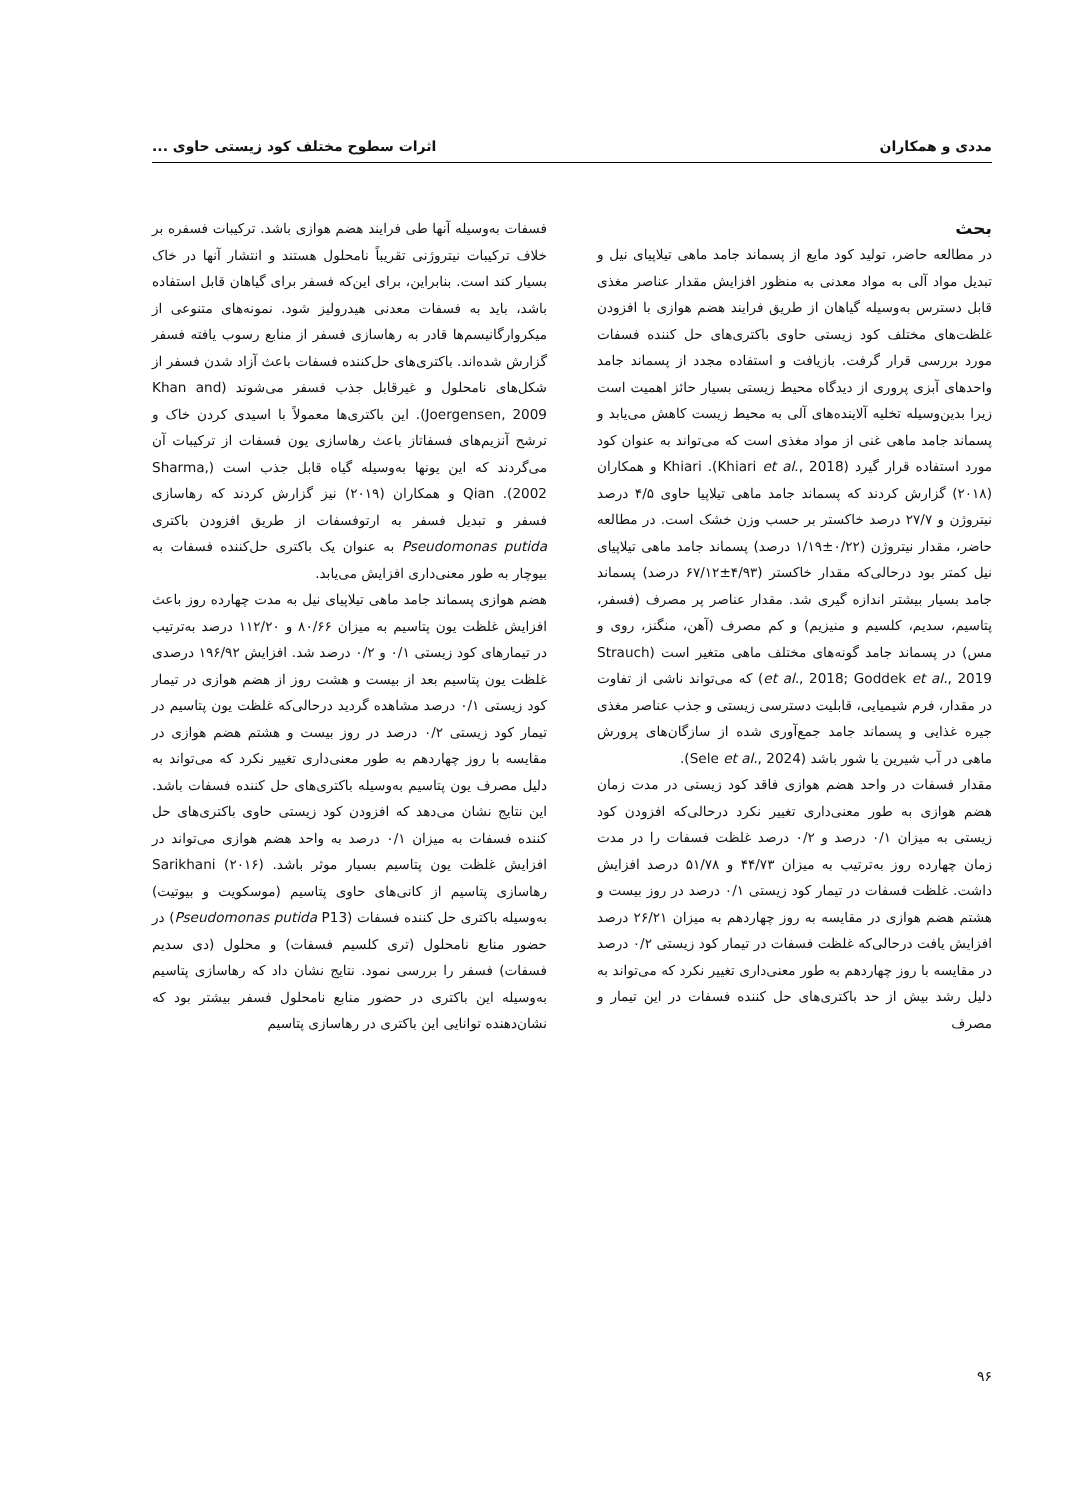مددی و همکاران اثرات سطوح مختلف کود زیستی حاوی ...
بحث
در مطالعه حاضر، تولید کود مایع از پسماند جامد ماهی تیلاپیای نیل و تبدیل مواد آلی به مواد معدنی به منظور افزایش مقدار عناصر مغذی قابل دسترس به‌وسیله گیاهان از طریق فرایند هضم هوازی با افزودن غلظت‌های مختلف کود زیستی حاوی باکتری‌های حل کننده فسفات مورد بررسی قرار گرفت. بازیافت و استفاده مجدد از پسماند جامد واحدهای آبزی پروری از دیدگاه محیط زیستی بسیار حائز اهمیت است زیرا بدین‌وسیله تخلیه آلاینده‌های آلی به محیط زیست کاهش می‌یابد و پسماند جامد ماهی غنی از مواد مغذی است که می‌تواند به عنوان کود مورد استفاده قرار گیرد (Khiari et al., 2018). Khiari و همکاران (۲۰۱۸) گزارش کردند که پسماند جامد ماهی تیلاپیا حاوی ۴/۵ درصد نیتروژن و ۲۷/۷ درصد خاکستر بر حسب وزن خشک است. در مطالعه حاضر، مقدار نیتروژن (۰/۲۲±۱/۱۹ درصد) پسماند جامد ماهی تیلاپیای نیل کمتر بود درحالی‌که مقدار خاکستر (۴/۹۳±۶۷/۱۲ درصد) پسماند جامد بسیار بیشتر اندازه گیری شد. مقدار عناصر پر مصرف (فسفر، پتاسیم، سدیم، کلسیم و منیزیم) و کم مصرف (آهن، منگنز، روی و مس) در پسماند جامد گونه‌های مختلف ماهی متغیر است (Strauch et al., 2018; Goddek et al., 2019) که می‌تواند ناشی از تفاوت در مقدار، فرم شیمیایی، قابلیت دسترسی زیستی و جذب عناصر مغذی جیره غذایی و پسماند جامد جمع‌آوری شده از سازگان‌های پرورش ماهی در آب شیرین یا شور باشد (Sele et al., 2024).
مقدار فسفات در واحد هضم هوازی فاقد کود زیستی در مدت زمان هضم هوازی به طور معنی‌داری تغییر نکرد درحالی‌که افزودن کود زیستی به میزان ۰/۱ درصد و ۰/۲ درصد غلظت فسفات را در مدت زمان چهارده روز به‌ترتیب به میزان ۴۴/۷۳ و ۵۱/۷۸ درصد افزایش داشت. غلظت فسفات در تیمار کود زیستی ۰/۱ درصد در روز بیست و هشتم هضم هوازی در مقایسه به روز چهاردهم به میزان ۲۶/۲۱ درصد افزایش یافت درحالی‌که غلظت فسفات در تیمار کود زیستی ۰/۲ درصد در مقایسه با روز چهاردهم به طور معنی‌داری تغییر نکرد که می‌تواند به دلیل رشد بیش از حد باکتری‌های حل کننده فسفات در این تیمار و مصرف
فسفات به‌وسیله آنها طی فرایند هضم هوازی باشد. ترکیبات فسفره بر خلاف ترکیبات نیتروژنی تقریباً نامحلول هستند و انتشار آنها در خاک بسیار کند است. بنابراین، برای این‌که فسفر برای گیاهان قابل استفاده باشد، باید به فسفات معدنی هیدرولیز شود. نمونه‌های متنوعی از میکروارگانیسم‌ها قادر به رهاسازی فسفر از منابع رسوب یافته فسفر گزارش شده‌اند. باکتری‌های حل‌کننده فسفات باعث آزاد شدن فسفر از شکل‌های نامحلول و غیرقابل جذب فسفر می‌شوند (Khan and Joergensen, 2009). این باکتری‌ها معمولاً با اسیدی کردن خاک و ترشح آنزیم‌های فسفاتاز باعث رهاسازی یون فسفات از ترکیبات آن می‌گردند که این یونها به‌وسیله گیاه قابل جذب است (Sharma, 2002). Qian و همکاران (۲۰۱۹) نیز گزارش کردند که رهاسازی فسفر و تبدیل فسفر به ارتوفسفات از طریق افزودن باکتری Pseudomonas putida به عنوان یک باکتری حل‌کننده فسفات به بیوچار به طور معنی‌داری افزایش می‌یابد.
هضم هوازی پسماند جامد ماهی تیلاپیای نیل به مدت چهارده روز باعث افزایش غلظت یون پتاسیم به میزان ۸۰/۶۶ و ۱۱۲/۲۰ درصد به‌ترتیب در تیمارهای کود زیستی ۰/۱ و ۰/۲ درصد شد. افزایش ۱۹۶/۹۲ درصدی غلظت یون پتاسیم بعد از بیست و هشت روز از هضم هوازی در تیمار کود زیستی ۰/۱ درصد مشاهده گردید درحالی‌که غلظت یون پتاسیم در تیمار کود زیستی ۰/۲ درصد در روز بیست و هشتم هضم هوازی در مقایسه با روز چهاردهم به طور معنی‌داری تغییر نکرد که می‌تواند به دلیل مصرف یون پتاسیم به‌وسیله باکتری‌های حل کننده فسفات باشد. این نتایج نشان می‌دهد که افزودن کود زیستی حاوی باکتری‌های حل کننده فسفات به میزان ۰/۱ درصد به واحد هضم هوازی می‌تواند در افزایش غلظت یون پتاسیم بسیار موثر باشد. Sarikhani (۲۰۱۶) رهاسازی پتاسیم از کانی‌های حاوی پتاسیم (موسکویت و بیوتیت) به‌وسیله باکتری حل کننده فسفات (Pseudomonas putida P13) در حضور منابع نامحلول (تری کلسیم فسفات) و محلول (دی سدیم فسفات) فسفر را بررسی نمود. نتایج نشان داد که رهاسازی پتاسیم به‌وسیله این باکتری در حضور منابع نامحلول فسفر بیشتر بود که نشان‌دهنده توانایی این باکتری در رهاسازی پتاسیم
۹۶